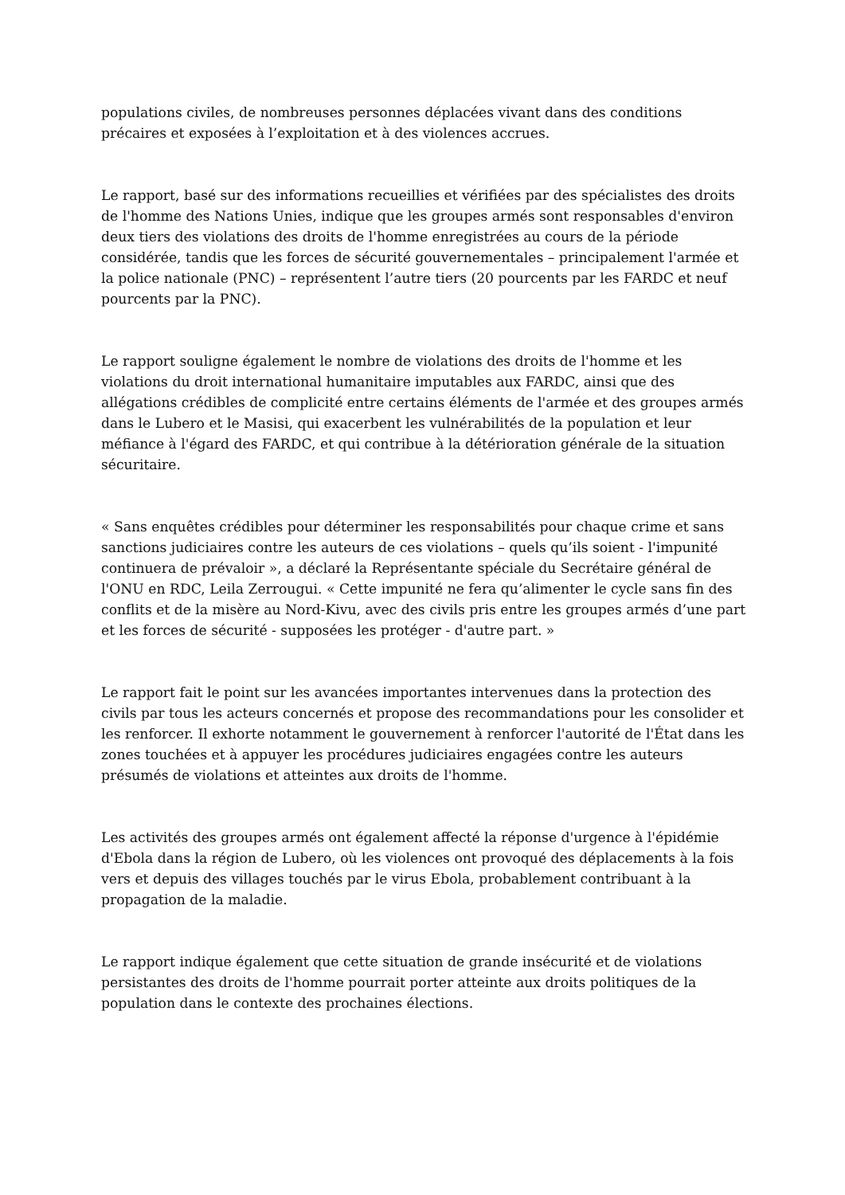populations civiles, de nombreuses personnes déplacées vivant dans des conditions précaires et exposées à l’exploitation et à des violences accrues.
Le rapport, basé sur des informations recueillies et vérifiées par des spécialistes des droits de l'homme des Nations Unies, indique que les groupes armés sont responsables d'environ deux tiers des violations des droits de l'homme enregistrées au cours de la période considérée, tandis que les forces de sécurité gouvernementales – principalement l'armée et la police nationale (PNC) – représentent l’autre tiers (20 pourcents par les FARDC et neuf pourcents par la PNC).
Le rapport souligne également le nombre de violations des droits de l'homme et les violations du droit international humanitaire imputables aux FARDC, ainsi que des allégations crédibles de complicité entre certains éléments de l'armée et des groupes armés dans le Lubero et le Masisi, qui exacerbent les vulnérabilités de la population et leur méfiance à l'égard des FARDC, et qui contribue à la détérioration générale de la situation sécuritaire.
« Sans enquêtes crédibles pour déterminer les responsabilités pour chaque crime et sans sanctions judiciaires contre les auteurs de ces violations – quels qu’ils soient - l'impunité continuera de prévaloir », a déclaré la Représentante spéciale du Secrétaire général de l'ONU en RDC, Leila Zerrougui. « Cette impunité ne fera qu’alimenter le cycle sans fin des conflits et de la misère au Nord-Kivu, avec des civils pris entre les groupes armés d’une part et les forces de sécurité - supposées les protéger - d'autre part. »
Le rapport fait le point sur les avancées importantes intervenues dans la protection des civils par tous les acteurs concernés et propose des recommandations pour les consolider et les renforcer. Il exhorte notamment le gouvernement à renforcer l'autorité de l'État dans les zones touchées et à appuyer les procédures judiciaires engagées contre les auteurs présumés de violations et atteintes aux droits de l'homme.
Les activités des groupes armés ont également affecté la réponse d'urgence à l'épidémie d'Ebola dans la région de Lubero, où les violences ont provoqué des déplacements à la fois vers et depuis des villages touchés par le virus Ebola, probablement contribuant à la propagation de la maladie.
Le rapport indique également que cette situation de grande insécurité et de violations persistantes des droits de l'homme pourrait porter atteinte aux droits politiques de la population dans le contexte des prochaines élections.